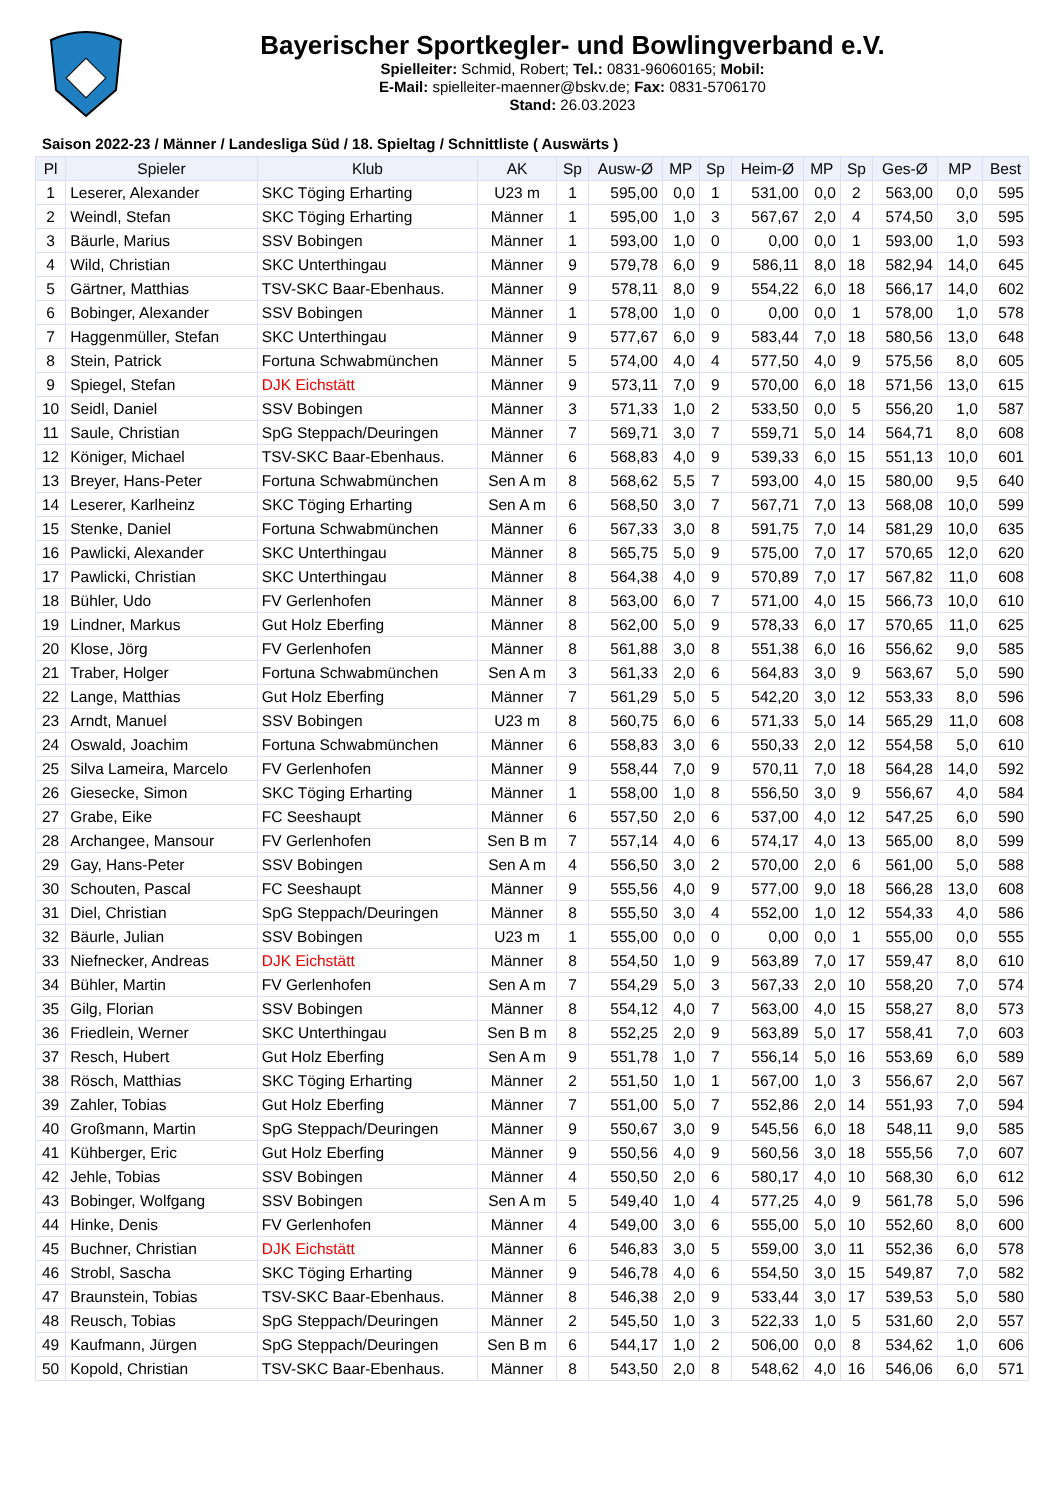Bayerischer Sportkegler- und Bowlingverband e.V.
Spielleiter: Schmid, Robert; Tel.: 0831-96060165; Mobil:
E-Mail: spielleiter-maenner@bskv.de; Fax: 0831-5706170
Stand: 26.03.2023
Saison 2022-23 / Männer / Landesliga Süd / 18. Spieltag / Schnittliste ( Auswärts )
| Pl | Spieler | Klub | AK | Sp | Ausw-Ø | MP | Sp | Heim-Ø | MP | Sp | Ges-Ø | MP | Best |
| --- | --- | --- | --- | --- | --- | --- | --- | --- | --- | --- | --- | --- | --- |
| 1 | Leserer, Alexander | SKC Töging Erharting | U23 m | 1 | 595,00 | 0,0 | 1 | 531,00 | 0,0 | 2 | 563,00 | 0,0 | 595 |
| 2 | Weindl, Stefan | SKC Töging Erharting | Männer | 1 | 595,00 | 1,0 | 3 | 567,67 | 2,0 | 4 | 574,50 | 3,0 | 595 |
| 3 | Bäurle, Marius | SSV Bobingen | Männer | 1 | 593,00 | 1,0 | 0 | 0,00 | 0,0 | 1 | 593,00 | 1,0 | 593 |
| 4 | Wild, Christian | SKC Unterthingau | Männer | 9 | 579,78 | 6,0 | 9 | 586,11 | 8,0 | 18 | 582,94 | 14,0 | 645 |
| 5 | Gärtner, Matthias | TSV-SKC Baar-Ebenhaus. | Männer | 9 | 578,11 | 8,0 | 9 | 554,22 | 6,0 | 18 | 566,17 | 14,0 | 602 |
| 6 | Bobinger, Alexander | SSV Bobingen | Männer | 1 | 578,00 | 1,0 | 0 | 0,00 | 0,0 | 1 | 578,00 | 1,0 | 578 |
| 7 | Haggenmüller, Stefan | SKC Unterthingau | Männer | 9 | 577,67 | 6,0 | 9 | 583,44 | 7,0 | 18 | 580,56 | 13,0 | 648 |
| 8 | Stein, Patrick | Fortuna Schwabmünchen | Männer | 5 | 574,00 | 4,0 | 4 | 577,50 | 4,0 | 9 | 575,56 | 8,0 | 605 |
| 9 | Spiegel, Stefan | DJK Eichstätt | Männer | 9 | 573,11 | 7,0 | 9 | 570,00 | 6,0 | 18 | 571,56 | 13,0 | 615 |
| 10 | Seidl, Daniel | SSV Bobingen | Männer | 3 | 571,33 | 1,0 | 2 | 533,50 | 0,0 | 5 | 556,20 | 1,0 | 587 |
| 11 | Saule, Christian | SpG Steppach/Deuringen | Männer | 7 | 569,71 | 3,0 | 7 | 559,71 | 5,0 | 14 | 564,71 | 8,0 | 608 |
| 12 | Königer, Michael | TSV-SKC Baar-Ebenhaus. | Männer | 6 | 568,83 | 4,0 | 9 | 539,33 | 6,0 | 15 | 551,13 | 10,0 | 601 |
| 13 | Breyer, Hans-Peter | Fortuna Schwabmünchen | Sen A m | 8 | 568,62 | 5,5 | 7 | 593,00 | 4,0 | 15 | 580,00 | 9,5 | 640 |
| 14 | Leserer, Karlheinz | SKC Töging Erharting | Sen A m | 6 | 568,50 | 3,0 | 7 | 567,71 | 7,0 | 13 | 568,08 | 10,0 | 599 |
| 15 | Stenke, Daniel | Fortuna Schwabmünchen | Männer | 6 | 567,33 | 3,0 | 8 | 591,75 | 7,0 | 14 | 581,29 | 10,0 | 635 |
| 16 | Pawlicki, Alexander | SKC Unterthingau | Männer | 8 | 565,75 | 5,0 | 9 | 575,00 | 7,0 | 17 | 570,65 | 12,0 | 620 |
| 17 | Pawlicki, Christian | SKC Unterthingau | Männer | 8 | 564,38 | 4,0 | 9 | 570,89 | 7,0 | 17 | 567,82 | 11,0 | 608 |
| 18 | Bühler, Udo | FV Gerlenhofen | Männer | 8 | 563,00 | 6,0 | 7 | 571,00 | 4,0 | 15 | 566,73 | 10,0 | 610 |
| 19 | Lindner, Markus | Gut Holz Eberfing | Männer | 8 | 562,00 | 5,0 | 9 | 578,33 | 6,0 | 17 | 570,65 | 11,0 | 625 |
| 20 | Klose, Jörg | FV Gerlenhofen | Männer | 8 | 561,88 | 3,0 | 8 | 551,38 | 6,0 | 16 | 556,62 | 9,0 | 585 |
| 21 | Traber, Holger | Fortuna Schwabmünchen | Sen A m | 3 | 561,33 | 2,0 | 6 | 564,83 | 3,0 | 9 | 563,67 | 5,0 | 590 |
| 22 | Lange, Matthias | Gut Holz Eberfing | Männer | 7 | 561,29 | 5,0 | 5 | 542,20 | 3,0 | 12 | 553,33 | 8,0 | 596 |
| 23 | Arndt, Manuel | SSV Bobingen | U23 m | 8 | 560,75 | 6,0 | 6 | 571,33 | 5,0 | 14 | 565,29 | 11,0 | 608 |
| 24 | Oswald, Joachim | Fortuna Schwabmünchen | Männer | 6 | 558,83 | 3,0 | 6 | 550,33 | 2,0 | 12 | 554,58 | 5,0 | 610 |
| 25 | Silva Lameira, Marcelo | FV Gerlenhofen | Männer | 9 | 558,44 | 7,0 | 9 | 570,11 | 7,0 | 18 | 564,28 | 14,0 | 592 |
| 26 | Giesecke, Simon | SKC Töging Erharting | Männer | 1 | 558,00 | 1,0 | 8 | 556,50 | 3,0 | 9 | 556,67 | 4,0 | 584 |
| 27 | Grabe, Eike | FC Seeshaupt | Männer | 6 | 557,50 | 2,0 | 6 | 537,00 | 4,0 | 12 | 547,25 | 6,0 | 590 |
| 28 | Archangee, Mansour | FV Gerlenhofen | Sen B m | 7 | 557,14 | 4,0 | 6 | 574,17 | 4,0 | 13 | 565,00 | 8,0 | 599 |
| 29 | Gay, Hans-Peter | SSV Bobingen | Sen A m | 4 | 556,50 | 3,0 | 2 | 570,00 | 2,0 | 6 | 561,00 | 5,0 | 588 |
| 30 | Schouten, Pascal | FC Seeshaupt | Männer | 9 | 555,56 | 4,0 | 9 | 577,00 | 9,0 | 18 | 566,28 | 13,0 | 608 |
| 31 | Diel, Christian | SpG Steppach/Deuringen | Männer | 8 | 555,50 | 3,0 | 4 | 552,00 | 1,0 | 12 | 554,33 | 4,0 | 586 |
| 32 | Bäurle, Julian | SSV Bobingen | U23 m | 1 | 555,00 | 0,0 | 0 | 0,00 | 0,0 | 1 | 555,00 | 0,0 | 555 |
| 33 | Niefnecker, Andreas | DJK Eichstätt | Männer | 8 | 554,50 | 1,0 | 9 | 563,89 | 7,0 | 17 | 559,47 | 8,0 | 610 |
| 34 | Bühler, Martin | FV Gerlenhofen | Sen A m | 7 | 554,29 | 5,0 | 3 | 567,33 | 2,0 | 10 | 558,20 | 7,0 | 574 |
| 35 | Gilg, Florian | SSV Bobingen | Männer | 8 | 554,12 | 4,0 | 7 | 563,00 | 4,0 | 15 | 558,27 | 8,0 | 573 |
| 36 | Friedlein, Werner | SKC Unterthingau | Sen B m | 8 | 552,25 | 2,0 | 9 | 563,89 | 5,0 | 17 | 558,41 | 7,0 | 603 |
| 37 | Resch, Hubert | Gut Holz Eberfing | Sen A m | 9 | 551,78 | 1,0 | 7 | 556,14 | 5,0 | 16 | 553,69 | 6,0 | 589 |
| 38 | Rösch, Matthias | SKC Töging Erharting | Männer | 2 | 551,50 | 1,0 | 1 | 567,00 | 1,0 | 3 | 556,67 | 2,0 | 567 |
| 39 | Zahler, Tobias | Gut Holz Eberfing | Männer | 7 | 551,00 | 5,0 | 7 | 552,86 | 2,0 | 14 | 551,93 | 7,0 | 594 |
| 40 | Großmann, Martin | SpG Steppach/Deuringen | Männer | 9 | 550,67 | 3,0 | 9 | 545,56 | 6,0 | 18 | 548,11 | 9,0 | 585 |
| 41 | Kühberger, Eric | Gut Holz Eberfing | Männer | 9 | 550,56 | 4,0 | 9 | 560,56 | 3,0 | 18 | 555,56 | 7,0 | 607 |
| 42 | Jehle, Tobias | SSV Bobingen | Männer | 4 | 550,50 | 2,0 | 6 | 580,17 | 4,0 | 10 | 568,30 | 6,0 | 612 |
| 43 | Bobinger, Wolfgang | SSV Bobingen | Sen A m | 5 | 549,40 | 1,0 | 4 | 577,25 | 4,0 | 9 | 561,78 | 5,0 | 596 |
| 44 | Hinke, Denis | FV Gerlenhofen | Männer | 4 | 549,00 | 3,0 | 6 | 555,00 | 5,0 | 10 | 552,60 | 8,0 | 600 |
| 45 | Buchner, Christian | DJK Eichstätt | Männer | 6 | 546,83 | 3,0 | 5 | 559,00 | 3,0 | 11 | 552,36 | 6,0 | 578 |
| 46 | Strobl, Sascha | SKC Töging Erharting | Männer | 9 | 546,78 | 4,0 | 6 | 554,50 | 3,0 | 15 | 549,87 | 7,0 | 582 |
| 47 | Braunstein, Tobias | TSV-SKC Baar-Ebenhaus. | Männer | 8 | 546,38 | 2,0 | 9 | 533,44 | 3,0 | 17 | 539,53 | 5,0 | 580 |
| 48 | Reusch, Tobias | SpG Steppach/Deuringen | Männer | 2 | 545,50 | 1,0 | 3 | 522,33 | 1,0 | 5 | 531,60 | 2,0 | 557 |
| 49 | Kaufmann, Jürgen | SpG Steppach/Deuringen | Sen B m | 6 | 544,17 | 1,0 | 2 | 506,00 | 0,0 | 8 | 534,62 | 1,0 | 606 |
| 50 | Kopold, Christian | TSV-SKC Baar-Ebenhaus. | Männer | 8 | 543,50 | 2,0 | 8 | 548,62 | 4,0 | 16 | 546,06 | 6,0 | 571 |